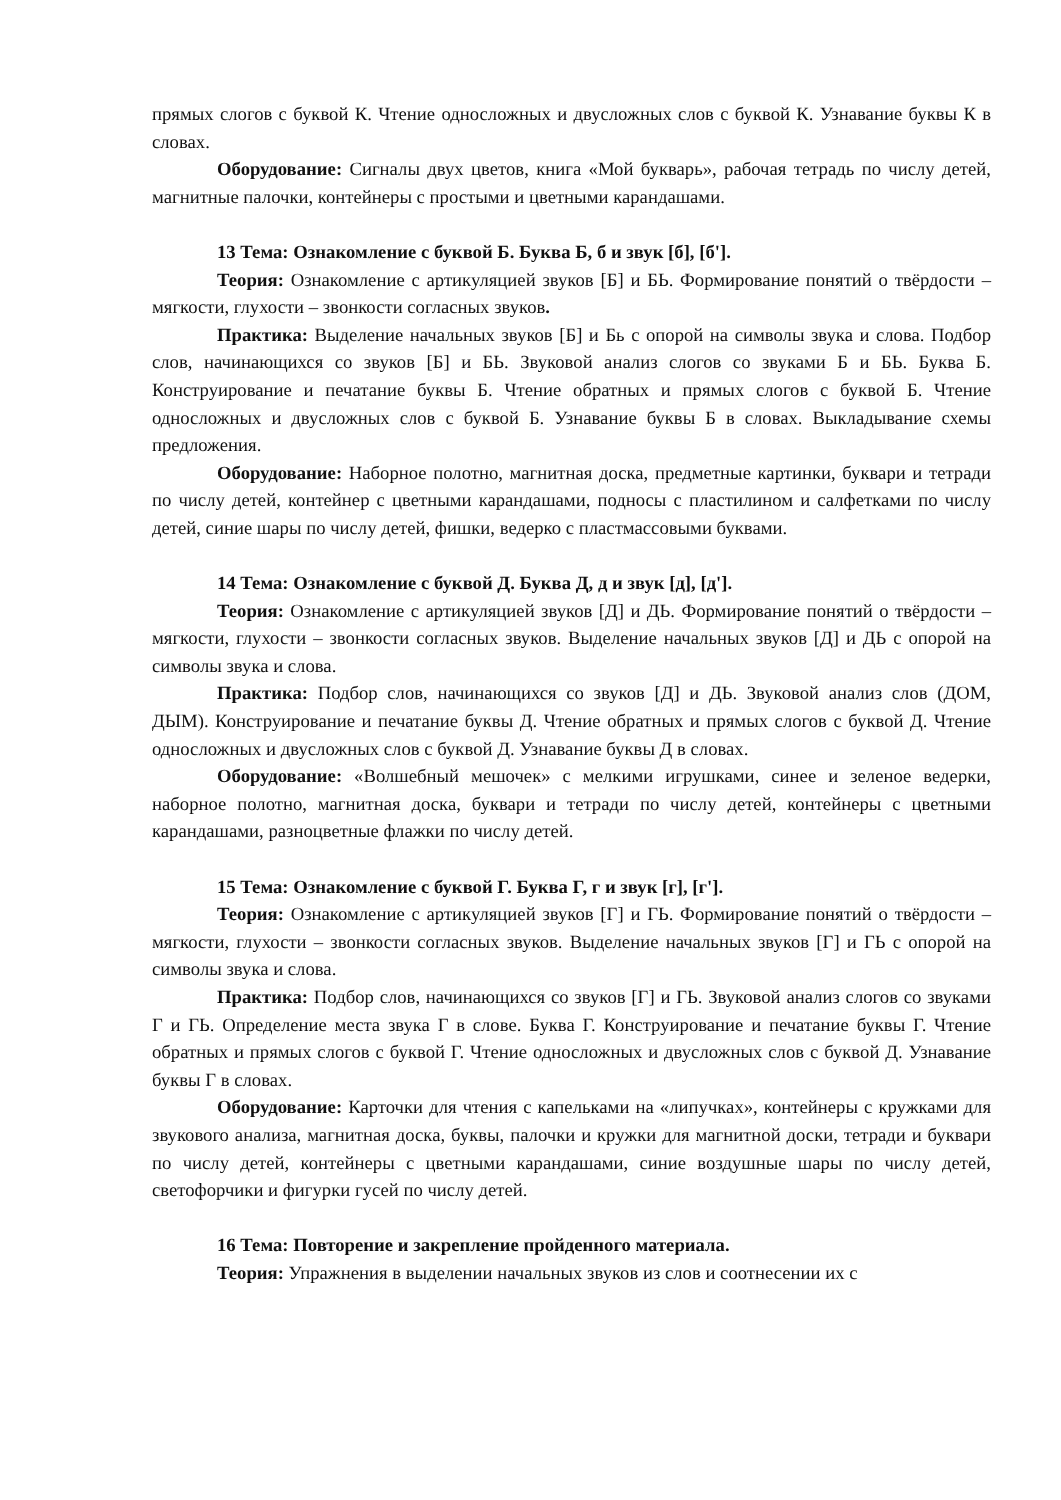прямых слогов с буквой К. Чтение односложных и двусложных слов с буквой К. Узнавание буквы К в словах.
Оборудование: Сигналы двух цветов, книга «Мой букварь», рабочая тетрадь по числу детей, магнитные палочки, контейнеры с простыми и цветными карандашами.
13 Тема: Ознакомление с буквой Б. Буква Б, б и звук [б], [б'].
Теория: Ознакомление с артикуляцией звуков [Б] и БЬ. Формирование понятий о твёрдости – мягкости, глухости – звонкости согласных звуков.
Практика: Выделение начальных звуков [Б] и Бь с опорой на символы звука и слова. Подбор слов, начинающихся со звуков [Б] и БЬ. Звуковой анализ слогов со звуками Б и БЬ. Буква Б. Конструирование и печатание буквы Б. Чтение обратных и прямых слогов с буквой Б. Чтение односложных и двусложных слов с буквой Б. Узнавание буквы Б в словах. Выкладывание схемы предложения.
Оборудование: Наборное полотно, магнитная доска, предметные картинки, буквари и тетради по числу детей, контейнер с цветными карандашами, подносы с пластилином и салфетками по числу детей, синие шары по числу детей, фишки, ведерко с пластмассовыми буквами.
14 Тема: Ознакомление с буквой Д. Буква Д, д и звук [д], [д'].
Теория: Ознакомление с артикуляцией звуков [Д] и ДЬ. Формирование понятий о твёрдости – мягкости, глухости – звонкости согласных звуков. Выделение начальных звуков [Д] и ДЬ с опорой на символы звука и слова.
Практика: Подбор слов, начинающихся со звуков [Д] и ДЬ. Звуковой анализ слов (ДОМ, ДЫМ). Конструирование и печатание буквы Д. Чтение обратных и прямых слогов с буквой Д. Чтение односложных и двусложных слов с буквой Д. Узнавание буквы Д в словах.
Оборудование: «Волшебный мешочек» с мелкими игрушками, синее и зеленое ведерки, наборное полотно, магнитная доска, буквари и тетради по числу детей, контейнеры с цветными карандашами, разноцветные флажки по числу детей.
15 Тема: Ознакомление с буквой Г. Буква Г, г и звук [г], [г'].
Теория: Ознакомление с артикуляцией звуков [Г] и ГЬ. Формирование понятий о твёрдости – мягкости, глухости – звонкости согласных звуков. Выделение начальных звуков [Г] и ГЬ с опорой на символы звука и слова.
Практика: Подбор слов, начинающихся со звуков [Г] и ГЬ. Звуковой анализ слогов со звуками Г и ГЬ. Определение места звука Г в слове. Буква Г. Конструирование и печатание буквы Г. Чтение обратных и прямых слогов с буквой Г. Чтение односложных и двусложных слов с буквой Д. Узнавание буквы Г в словах.
Оборудование: Карточки для чтения с капельками на «липучках», контейнеры с кружками для звукового анализа, магнитная доска, буквы, палочки и кружки для магнитной доски, тетради и буквари по числу детей, контейнеры с цветными карандашами, синие воздушные шары по числу детей, светофорчики и фигурки гусей по числу детей.
16 Тема: Повторение и закрепление пройденного материала.
Теория: Упражнения в выделении начальных звуков из слов и соотнесении их с